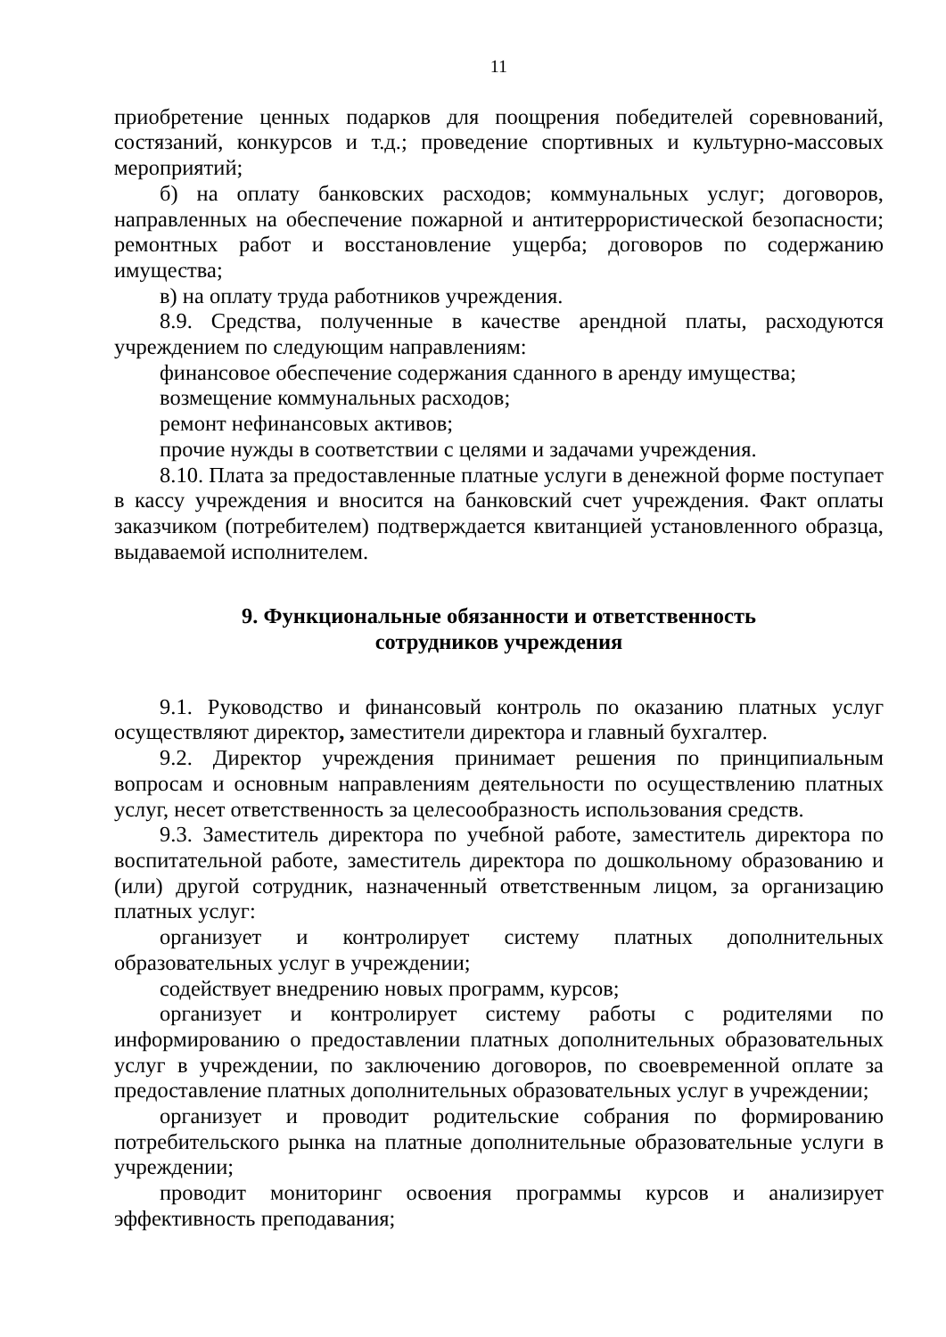11
приобретение ценных подарков для поощрения победителей соревнований, состязаний, конкурсов и т.д.; проведение спортивных и культурно-массовых мероприятий;
б) на оплату банковских расходов; коммунальных услуг; договоров, направленных на обеспечение пожарной и антитеррористической безопасности; ремонтных работ и восстановление ущерба; договоров по содержанию имущества;
в) на оплату труда работников учреждения.
8.9. Средства, полученные в качестве арендной платы, расходуются учреждением по следующим направлениям:
финансовое обеспечение содержания сданного в аренду имущества;
возмещение коммунальных расходов;
ремонт нефинансовых активов;
прочие нужды в соответствии с целями и задачами учреждения.
8.10. Плата за предоставленные платные услуги в денежной форме поступает в кассу учреждения и вносится на банковский счет учреждения. Факт оплаты заказчиком (потребителем) подтверждается квитанцией установленного образца, выдаваемой исполнителем.
9. Функциональные обязанности и ответственность
сотрудников учреждения
9.1. Руководство и финансовый контроль по оказанию платных услуг осуществляют директор, заместители директора и главный бухгалтер.
9.2. Директор учреждения принимает решения по принципиальным вопросам и основным направлениям деятельности по осуществлению платных услуг, несет ответственность за целесообразность использования средств.
9.3. Заместитель директора по учебной работе, заместитель директора по воспитательной работе, заместитель директора по дошкольному образованию и (или) другой сотрудник, назначенный ответственным лицом, за организацию платных услуг:
организует и контролирует систему платных дополнительных образовательных услуг в учреждении;
содействует внедрению новых программ, курсов;
организует и контролирует систему работы с родителями по информированию о предоставлении платных дополнительных образовательных услуг в учреждении, по заключению договоров, по своевременной оплате за предоставление платных дополнительных образовательных услуг в учреждении;
организует и проводит родительские собрания по формированию потребительского рынка на платные дополнительные образовательные услуги в учреждении;
проводит мониторинг освоения программы курсов и анализирует эффективность преподавания;